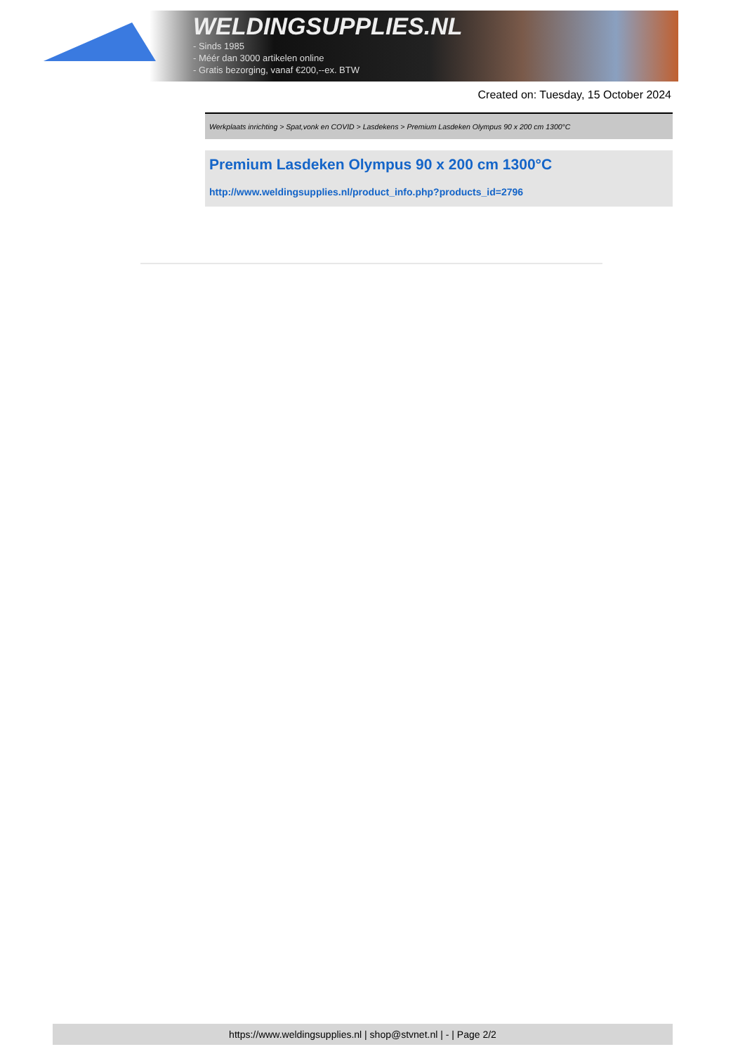WELDINGSUPPLIES.NL
- Sinds 1985
- Méér dan 3000 artikelen online
- Gratis bezorging, vanaf €200,--ex. BTW
Created on: Tuesday, 15 October 2024
Werkplaats inrichting > Spat,vonk en COVID > Lasdekens > Premium Lasdeken Olympus 90 x 200 cm 1300°C
Premium Lasdeken Olympus 90 x 200 cm 1300°C
http://www.weldingsupplies.nl/product_info.php?products_id=2796
https://www.weldingsupplies.nl | shop@stvnet.nl | - | Page 2/2